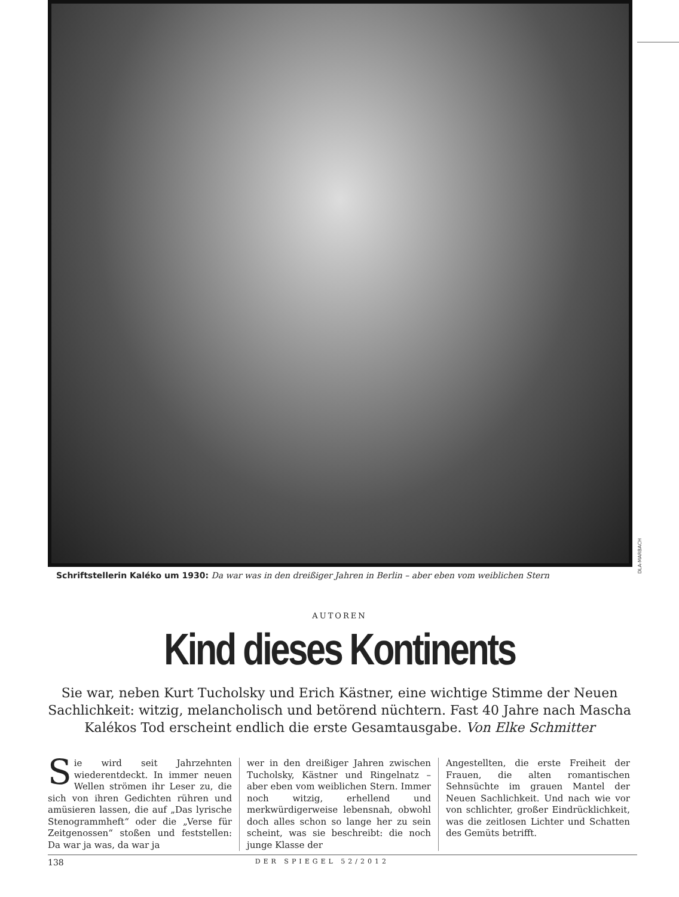DLA-MARBACH
Schriftstellerin Kaléko um 1930: Da war was in den dreißiger Jahren in Berlin – aber eben vom weiblichen Stern
AUTOREN
Kind dieses Kontinents
Sie war, neben Kurt Tucholsky und Erich Kästner, eine wichtige Stimme der Neuen Sachlichkeit: witzig, melancholisch und betörend nüchtern. Fast 40 Jahre nach Mascha Kalékos Tod erscheint endlich die erste Gesamtausgabe. Von Elke Schmitter
Sie wird seit Jahrzehnten wiederentdeckt. In immer neuen Wellen strömen ihr Leser zu, die sich von ihren Gedichten rühren und amüsieren lassen, die auf „Das lyrische Stenogrammheft“ oder die „Verse für Zeitgenossen“ stoßen und feststellen: Da war ja was, da war ja
wer in den dreißiger Jahren zwischen Tucholsky, Kästner und Ringelnatz – aber eben vom weiblichen Stern. Immer noch witzig, erhellend und merkwürdigerweise lebensnah, obwohl doch alles schon so lange her zu sein scheint, was sie beschreibt: die noch junge Klasse der
Angestellten, die erste Freiheit der Frauen, die alten romantischen Sehnsüchte im grauen Mantel der Neuen Sachlichkeit. Und nach wie vor von schlichter, großer Eindrücklichkeit, was die zeitlosen Lichter und Schatten des Gemüts betrifft.
138 DER SPIEGEL 52/2012